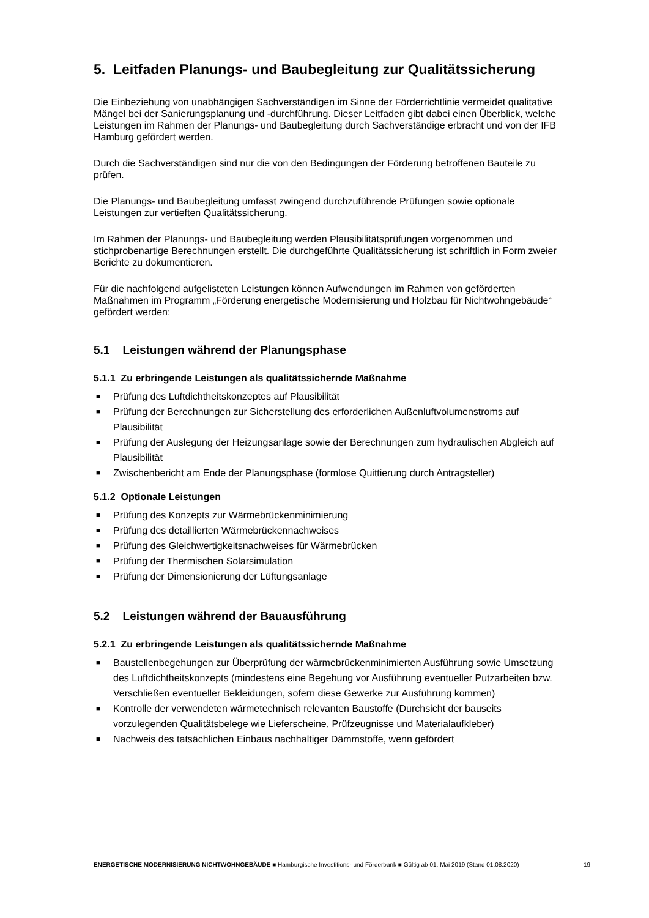5. Leitfaden Planungs- und Baubegleitung zur Qualitätssicherung
Die Einbeziehung von unabhängigen Sachverständigen im Sinne der Förderrichtlinie vermeidet qualitative Mängel bei der Sanierungsplanung und -durchführung. Dieser Leitfaden gibt dabei einen Überblick, welche Leistungen im Rahmen der Planungs- und Baubegleitung durch Sachverständige erbracht und von der IFB Hamburg gefördert werden.
Durch die Sachverständigen sind nur die von den Bedingungen der Förderung betroffenen Bauteile zu prüfen.
Die Planungs- und Baubegleitung umfasst zwingend durchzuführende Prüfungen sowie optionale Leistungen zur vertieften Qualitätssicherung.
Im Rahmen der Planungs- und Baubegleitung werden Plausibilitätsprüfungen vorgenommen und stichprobenartige Berechnungen erstellt. Die durchgeführte Qualitätssicherung ist schriftlich in Form zweier Berichte zu dokumentieren.
Für die nachfolgend aufgelisteten Leistungen können Aufwendungen im Rahmen von geförderten Maßnahmen im Programm „Förderung energetische Modernisierung und Holzbau für Nichtwohngebäude“ gefördert werden:
5.1 Leistungen während der Planungsphase
5.1.1 Zu erbringende Leistungen als qualitätssichernde Maßnahme
■ Prüfung des Luftdichtheitskonzeptes auf Plausibilität
■ Prüfung der Berechnungen zur Sicherstellung des erforderlichen Außenluftvolumenstroms auf Plausibilität
■ Prüfung der Auslegung der Heizungsanlage sowie der Berechnungen zum hydraulischen Abgleich auf Plausibilität
■ Zwischenbericht am Ende der Planungsphase (formlose Quittierung durch Antragsteller)
5.1.2 Optionale Leistungen
■ Prüfung des Konzepts zur Wärmebrückenminimierung
■ Prüfung des detaillierten Wärmebrückennachweises
■ Prüfung des Gleichwertigkeitsnachweises für Wärmebrücken
■ Prüfung der Thermischen Solarsimulation
■ Prüfung der Dimensionierung der Lüftungsanlage
5.2 Leistungen während der Bauausführung
5.2.1 Zu erbringende Leistungen als qualitätssichernde Maßnahme
■ Baustellenbegehungen zur Überprüfung der wärmebrückenminimierten Ausführung sowie Umsetzung des Luftdichtheitskonzepts (mindestens eine Begehung vor Ausführung eventueller Putzarbeiten bzw. Verschließen eventueller Bekleidungen, sofern diese Gewerke zur Ausführung kommen)
■ Kontrolle der verwendeten wärmetechnisch relevanten Baustoffe (Durchsicht der bauseits vorzulegenden Qualitätsbelege wie Lieferscheine, Prüfzeugnisse und Materialaufkleber)
■ Nachweis des tatsächlichen Einbaus nachhaltiger Dämmstoffe, wenn gefördert
ENERGETISCHE MODERNISIERUNG NICHTWOHNGEBÄUDE ■ Hamburgische Investitions- und Förderbank ■ Gültig ab 01. Mai 2019 (Stand 01.08.2020)
19